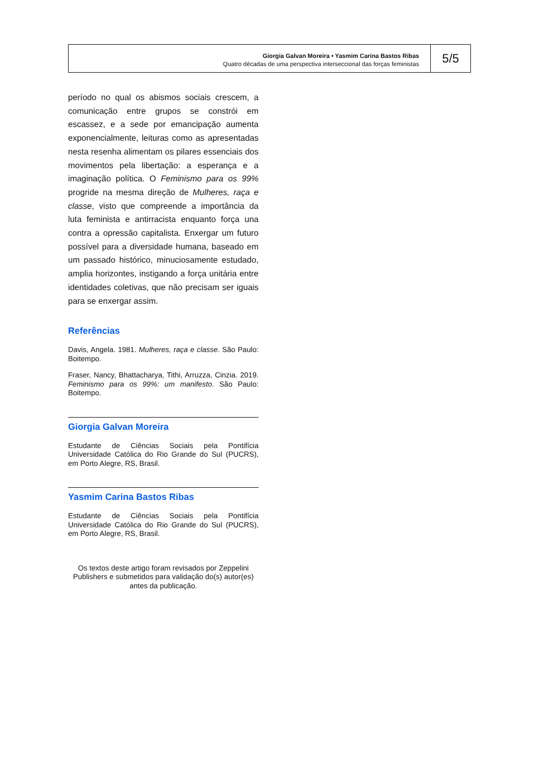Giorgia Galvan Moreira • Yasmim Carina Bastos Ribas
Quatro décadas de uma perspectiva interseccional das forças feministas
5/5
período no qual os abismos sociais crescem, a comunicação entre grupos se constrói em escassez, e a sede por emancipação aumenta exponencialmente, leituras como as apresentadas nesta resenha alimentam os pilares essenciais dos movimentos pela libertação: a esperança e a imaginação política. O Feminismo para os 99% progride na mesma direção de Mulheres, raça e classe, visto que compreende a importância da luta feminista e antirracista enquanto força una contra a opressão capitalista. Enxergar um futuro possível para a diversidade humana, baseado em um passado histórico, minuciosamente estudado, amplia horizontes, instigando a força unitária entre identidades coletivas, que não precisam ser iguais para se enxergar assim.
Referências
Davis, Angela. 1981. Mulheres, raça e classe. São Paulo: Boitempo.
Fraser, Nancy, Bhattacharya, Tithi, Arruzza, Cinzia. 2019. Feminismo para os 99%: um manifesto. São Paulo: Boitempo.
Giorgia Galvan Moreira
Estudante de Ciências Sociais pela Pontifícia Universidade Católica do Rio Grande do Sul (PUCRS), em Porto Alegre, RS, Brasil.
Yasmim Carina Bastos Ribas
Estudante de Ciências Sociais pela Pontifícia Universidade Católica do Rio Grande do Sul (PUCRS), em Porto Alegre, RS, Brasil.
Os textos deste artigo foram revisados por Zeppelini Publishers e submetidos para validação do(s) autor(es) antes da publicação.